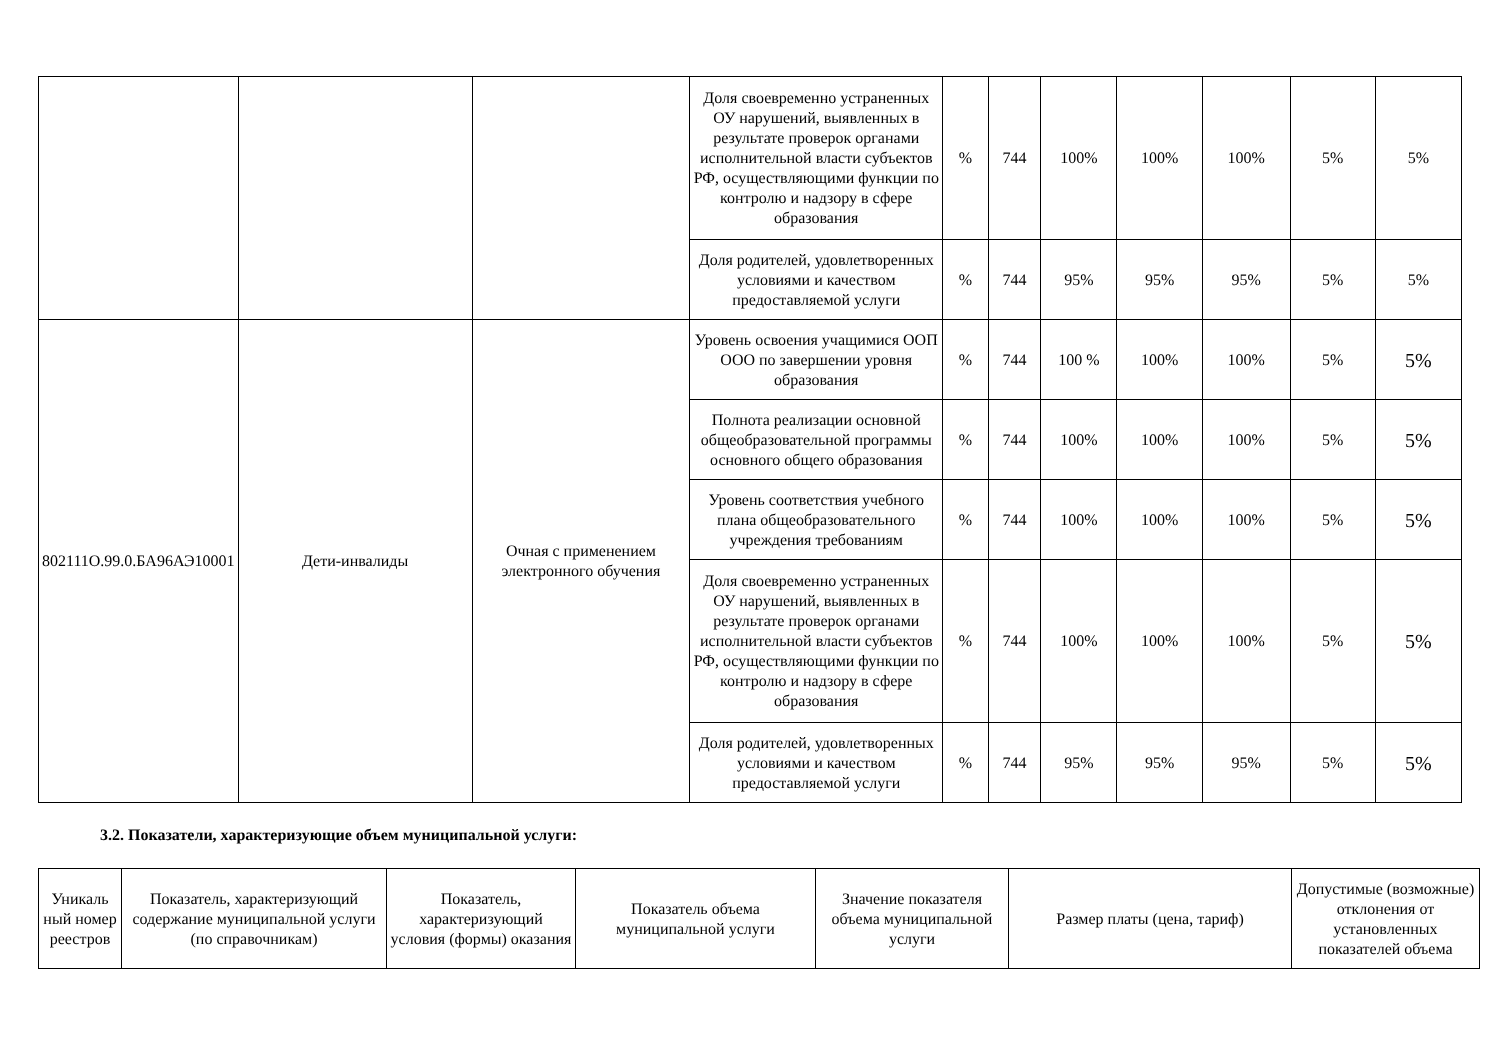| | | | Доля своевременно устраненных ОУ нарушений, выявленных в результате проверок органами исполнительной власти субъектов РФ, осуществляющими функции по контролю и надзору в сфере образования | % | 744 | 100% | 100% | 100% | 5% | 5% |
| | | | Доля родителей, удовлетворенных условиями и качеством предоставляемой услуги | % | 744 | 95% | 95% | 95% | 5% | 5% |
| 802111О.99.0.БА96АЭ10001 | Дети-инвалиды | Очная с применением электронного обучения | Уровень освоения учащимися ООП ООО по завершении уровня образования | % | 744 | 100 % | 100% | 100% | 5% | 5% |
| | | | Полнота реализации основной общеобразовательной программы основного общего образования | % | 744 | 100% | 100% | 100% | 5% | 5% |
| | | | Уровень соответствия учебного плана общеобразовательного учреждения требованиям | % | 744 | 100% | 100% | 100% | 5% | 5% |
| | | | Доля своевременно устраненных ОУ нарушений, выявленных в результате проверок органами исполнительной власти субъектов РФ, осуществляющими функции по контролю и надзору в сфере образования | % | 744 | 100% | 100% | 100% | 5% | 5% |
| | | | Доля родителей, удовлетворенных условиями и качеством предоставляемой услуги | % | 744 | 95% | 95% | 95% | 5% | 5% |
3.2. Показатели, характеризующие объем муниципальной услуги:
| Уникаль ный номер реестров | Показатель, характеризующий содержание муниципальной услуги (по справочникам) | Показатель, характеризующий условия (формы) оказания | Показатель объема муниципальной услуги | Значение показателя объема муниципальной услуги | Размер платы (цена, тариф) | Допустимые (возможные) отклонения от установленных показателей объема |
| --- | --- | --- | --- | --- | --- | --- |